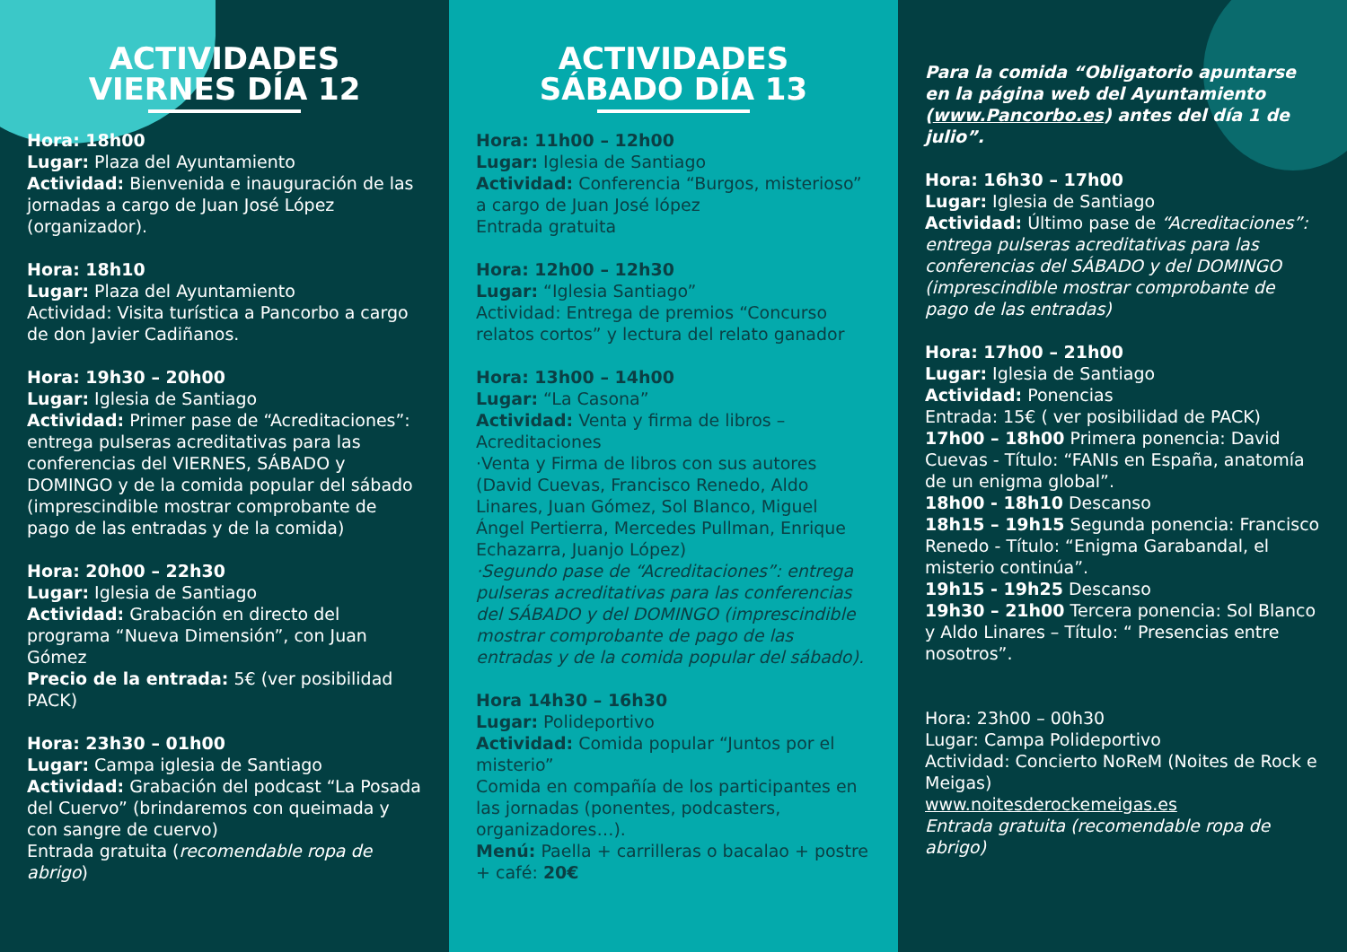ACTIVIDADES
VIERNES DÍA 12
Hora: 18h00
Lugar: Plaza del Ayuntamiento
Actividad: Bienvenida e inauguración de las jornadas a cargo de Juan José López (organizador).
Hora: 18h10
Lugar: Plaza del Ayuntamiento
Actividad: Visita turística a Pancorbo a cargo de don Javier Cadiñanos.
Hora: 19h30 – 20h00
Lugar: Iglesia de Santiago
Actividad: Primer pase de “Acreditaciones”: entrega pulseras acreditativas para las conferencias del VIERNES, SÁBADO y DOMINGO y de la comida popular del sábado (imprescindible mostrar comprobante de pago de las entradas y de la comida)
Hora: 20h00 – 22h30
Lugar: Iglesia de Santiago
Actividad: Grabación en directo del programa “Nueva Dimensión”, con Juan Gómez
Precio de la entrada: 5€ (ver posibilidad PACK)
Hora: 23h30 – 01h00
Lugar: Campa iglesia de Santiago
Actividad: Grabación del podcast “La Posada del Cuervo” (brindaremos con queimada y con sangre de cuervo)
Entrada gratuita (recomendable ropa de abrigo)
ACTIVIDADES
SÁBADO DÍA 13
Hora: 11h00 – 12h00
Lugar: Iglesia de Santiago
Actividad: Conferencia “Burgos, misterioso” a cargo de Juan José lópez
Entrada gratuita
Hora: 12h00 – 12h30
Lugar: “Iglesia Santiago”
Actividad: Entrega de premios “Concurso relatos cortos” y lectura del relato ganador
Hora: 13h00 – 14h00
Lugar: “La Casona”
Actividad: Venta y firma de libros – Acreditaciones
·Venta y Firma de libros con sus autores (David Cuevas, Francisco Renedo, Aldo Linares, Juan Gómez, Sol Blanco, Miguel Ángel Pertierra, Mercedes Pullman, Enrique Echazarra, Juanjo López)
·Segundo pase de “Acreditaciones”: entrega pulseras acreditativas para las conferencias del SÁBADO y del DOMINGO (imprescindible mostrar comprobante de pago de las entradas y de la comida popular del sábado).
Hora 14h30 – 16h30
Lugar: Polideportivo
Actividad: Comida popular “Juntos por el misterio”
Comida en compañía de los participantes en las jornadas (ponentes, podcasters, organizadores…).
Menú: Paella + carrilleras o bacalao + postre + café: 20€
Para la comida “Obligatorio apuntarse en la página web del Ayuntamiento (www.Pancorbo.es) antes del día 1 de julio”.
Hora: 16h30 – 17h00
Lugar: Iglesia de Santiago
Actividad: Último pase de “Acreditaciones”: entrega pulseras acreditativas para las conferencias del SÁBADO y del DOMINGO (imprescindible mostrar comprobante de pago de las entradas)
Hora: 17h00 – 21h00
Lugar: Iglesia de Santiago
Actividad: Ponencias
Entrada: 15€ ( ver posibilidad de PACK)
17h00 – 18h00 Primera ponencia: David Cuevas - Título: “FANIs en España, anatomía de un enigma global”.
18h00 - 18h10 Descanso
18h15 – 19h15 Segunda ponencia: Francisco Renedo - Título: “Enigma Garabandal, el misterio continúa”.
19h15 - 19h25 Descanso
19h30 – 21h00 Tercera ponencia: Sol Blanco y Aldo Linares – Título: “ Presencias entre nosotros”.
Hora: 23h00 – 00h30
Lugar: Campa Polideportivo
Actividad: Concierto NoReM (Noites de Rock e Meigas)
www.noitesderockemeigas.es
Entrada gratuita (recomendable ropa de abrigo)